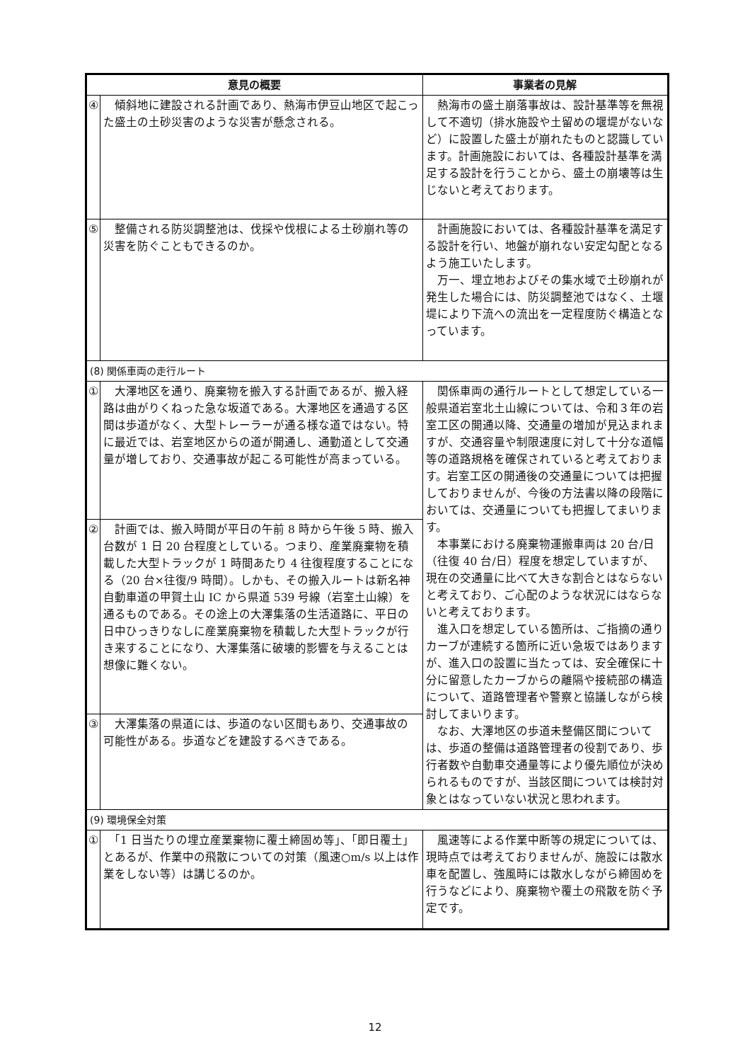| 意見の概要 | | 事業者の見解 |
| --- | --- | --- |
| ④ | 傾斜地に建設される計画であり、熱海市伊豆山地区で起こった盛土の土砂災害のような災害が懸念される。 | 熱海市の盛土崩落事故は、設計基準等を無視して不適切（排水施設や土留めの堰堤がないなど）に設置した盛土が崩れたものと認識しています。計画施設においては、各種設計基準を満足する設計を行うことから、盛土の崩壊等は生じないと考えております。 |
| ⑤ | 整備される防災調整池は、伐採や伐根による土砂崩れ等の災害を防ぐこともできるのか。 | 計画施設においては、各種設計基準を満足する設計を行い、地盤が崩れない安定勾配となるよう施工いたします。 万一、埋立地およびその集水域で土砂崩れが発生した場合には、防災調整池ではなく、土堰堤により下流への流出を一定程度防ぐ構造となっています。 |
| (8) 関係車両の走行ルート | | |
| ① | 大澤地区を通り、廃棄物を搬入する計画であるが、搬入経路は曲がりくねった急な坂道である。大澤地区を通過する区間は歩道がなく、大型トレーラーが通る様な道ではない。特に最近では、岩室地区からの道が開通し、通勤道として交通量が増しており、交通事故が起こる可能性が高まっている。 | 関係車両の通行ルートとして想定している一般県道岩室北土山線については、令和３年の岩室工区の開通以降、交通量の増加が見込まれますが、交通容量や制限速度に対して十分な道幅等の道路規格を確保されていると考えております。岩室工区の開通後の交通量については把握しておりませんが、今後の方法書以降の段階においては、交通量についても把握してまいります。 本事業における廃棄物運搬車両は 20 台/日（往復 40 台/日）程度を想定していますが、現在の交通量に比べて大きな割合とはならないと考えており、ご心配のような状況にはならないと考えております。 進入口を想定している箇所は、ご指摘の通りカーブが連続する箇所に近い急坂ではありますが、進入口の設置に当たっては、安全確保に十分に留意したカーブからの離隔や接続部の構造について、道路管理者や警察と協議しながら検討してまいります。 なお、大澤地区の歩道未整備区間については、歩道の整備は道路管理者の役割であり、歩行者数や自動車交通量等により優先順位が決められるものですが、当該区間については検討対象とはなっていない状況と思われます。 |
| ② | 計画では、搬入時間が平日の午前 8 時から午後 5 時、搬入台数が 1 日 20 台程度としている。つまり、産業廃棄物を積載した大型トラックが 1 時間あたり 4 往復程度することになる（20 台×往復/9 時間）。しかも、その搬入ルートは新名神自動車道の甲賀土山 IC から県道 539 号線（岩室土山線）を通るものである。その途上の大澤集落の生活道路に、平日の日中ひっきりなしに産業廃棄物を積載した大型トラックが行き来することになり、大澤集落に破壊的影響を与えることは想像に難くない。 | |
| ③ | 大澤集落の県道には、歩道のない区間もあり、交通事故の可能性がある。歩道などを建設するべきである。 | |
| (9) 環境保全対策 | | |
| ① | 「1 日当たりの埋立産業棄物に覆土締固め等」、「即日覆土」とあるが、作業中の飛散についての対策（風速○m/s 以上は作業をしない等）は講じるのか。 | 風速等による作業中断等の規定については、現時点では考えておりませんが、施設には散水車を配置し、強風時には散水しながら締固めを行うなどにより、廃棄物や覆土の飛散を防ぐ予定です。 |
12